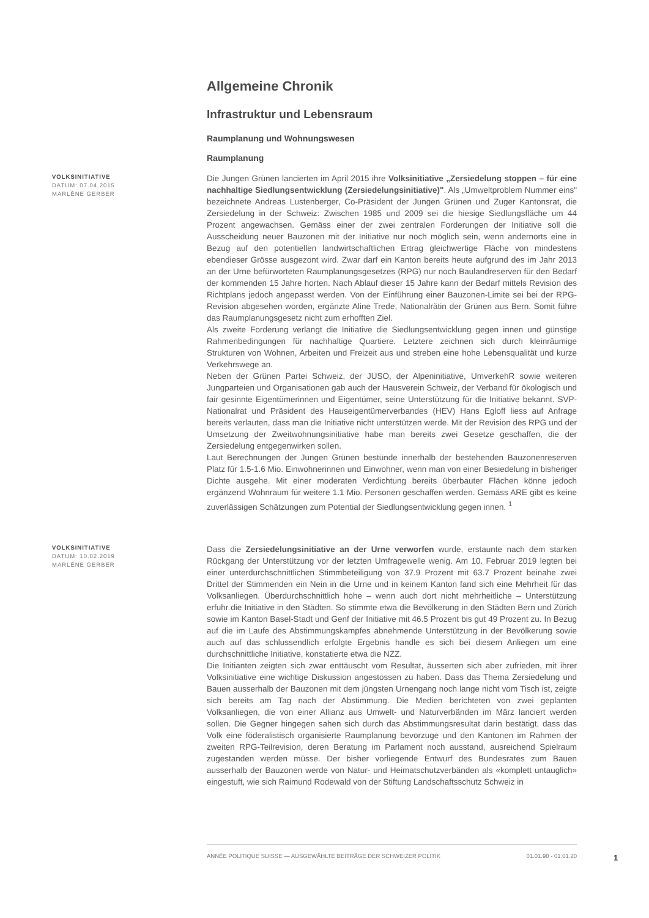Allgemeine Chronik
Infrastruktur und Lebensraum
Raumplanung und Wohnungswesen
Raumplanung
VOLKSINITIATIVE
DATUM: 07.04.2015
MARLÈNE GERBER
Die Jungen Grünen lancierten im April 2015 ihre Volksinitiative „Zersiedelung stoppen – für eine nachhaltige Siedlungsentwicklung (Zersiedelungsinitiative)". Als „Umweltproblem Nummer eins" bezeichnete Andreas Lustenberger, Co-Präsident der Jungen Grünen und Zuger Kantonsrat, die Zersiedelung in der Schweiz: Zwischen 1985 und 2009 sei die hiesige Siedlungsfläche um 44 Prozent angewachsen. Gemäss einer der zwei zentralen Forderungen der Initiative soll die Ausscheidung neuer Bauzonen mit der Initiative nur noch möglich sein, wenn andernorts eine in Bezug auf den potentiellen landwirtschaftlichen Ertrag gleichwertige Fläche von mindestens ebendieser Grösse ausgezont wird. Zwar darf ein Kanton bereits heute aufgrund des im Jahr 2013 an der Urne befürworteten Raumplanungsgesetzes (RPG) nur noch Baulandreserven für den Bedarf der kommenden 15 Jahre horten. Nach Ablauf dieser 15 Jahre kann der Bedarf mittels Revision des Richtplans jedoch angepasst werden. Von der Einführung einer Bauzonen-Limite sei bei der RPG-Revision abgesehen worden, ergänzte Aline Trede, Nationalrätin der Grünen aus Bern. Somit führe das Raumplanungsgesetz nicht zum erhofften Ziel.
Als zweite Forderung verlangt die Initiative die Siedlungsentwicklung gegen innen und günstige Rahmenbedingungen für nachhaltige Quartiere. Letztere zeichnen sich durch kleinräumige Strukturen von Wohnen, Arbeiten und Freizeit aus und streben eine hohe Lebensqualität und kurze Verkehrswege an.
Neben der Grünen Partei Schweiz, der JUSO, der Alpeninitiative, UmverkehR sowie weiteren Jungparteien und Organisationen gab auch der Hausverein Schweiz, der Verband für ökologisch und fair gesinnte Eigentümerinnen und Eigentümer, seine Unterstützung für die Initiative bekannt. SVP-Nationalrat und Präsident des Hauseigentümerverbandes (HEV) Hans Egloff liess auf Anfrage bereits verlauten, dass man die Initiative nicht unterstützen werde. Mit der Revision des RPG und der Umsetzung der Zweitwohnungsinitiative habe man bereits zwei Gesetze geschaffen, die der Zersiedelung entgegenwirken sollen.
Laut Berechnungen der Jungen Grünen bestünde innerhalb der bestehenden Bauzonenreserven Platz für 1.5-1.6 Mio. Einwohnerinnen und Einwohner, wenn man von einer Besiedelung in bisheriger Dichte ausgehe. Mit einer moderaten Verdichtung bereits überbauter Flächen könne jedoch ergänzend Wohnraum für weitere 1.1 Mio. Personen geschaffen werden. Gemäss ARE gibt es keine zuverlässigen Schätzungen zum Potential der Siedlungsentwicklung gegen innen. <sup>1</sup>
VOLKSINITIATIVE
DATUM: 10.02.2019
MARLÈNE GERBER
Dass die Zersiedelungsinitiative an der Urne verworfen wurde, erstaunte nach dem starken Rückgang der Unterstützung vor der letzten Umfragewelle wenig. Am 10. Februar 2019 legten bei einer unterdurchschnittlichen Stimmbeteiligung von 37.9 Prozent mit 63.7 Prozent beinahe zwei Drittel der Stimmenden ein Nein in die Urne und in keinem Kanton fand sich eine Mehrheit für das Volksanliegen. Überdurchschnittlich hohe – wenn auch dort nicht mehrheitliche – Unterstützung erfuhr die Initiative in den Städten. So stimmte etwa die Bevölkerung in den Städten Bern und Zürich sowie im Kanton Basel-Stadt und Genf der Initiative mit 46.5 Prozent bis gut 49 Prozent zu. In Bezug auf die im Laufe des Abstimmungskampfes abnehmende Unterstützung in der Bevölkerung sowie auch auf das schlussendlich erfolgte Ergebnis handle es sich bei diesem Anliegen um eine durchschnittliche Initiative, konstatierte etwa die NZZ.
Die Initianten zeigten sich zwar enttäuscht vom Resultat, äusserten sich aber zufrieden, mit ihrer Volksinitiative eine wichtige Diskussion angestossen zu haben. Dass das Thema Zersiedelung und Bauen ausserhalb der Bauzonen mit dem jüngsten Urnengang noch lange nicht vom Tisch ist, zeigte sich bereits am Tag nach der Abstimmung. Die Medien berichteten von zwei geplanten Volksanliegen, die von einer Allianz aus Umwelt- und Naturverbänden im März lanciert werden sollen. Die Gegner hingegen sahen sich durch das Abstimmungsresultat darin bestätigt, dass das Volk eine föderalistisch organisierte Raumplanung bevorzuge und den Kantonen im Rahmen der zweiten RPG-Teilrevision, deren Beratung im Parlament noch ausstand, ausreichend Spielraum zugestanden werden müsse. Der bisher vorliegende Entwurf des Bundesrates zum Bauen ausserhalb der Bauzonen werde von Natur- und Heimatschutzverbänden als «komplett untauglich» eingestuft, wie sich Raimund Rodewald von der Stiftung Landschaftsschutz Schweiz in
ANNÉE POLITIQUE SUISSE — AUSGEWÄHLTE BEITRÄGE DER SCHWEIZER POLITIK 01.01.90 - 01.01.20
1